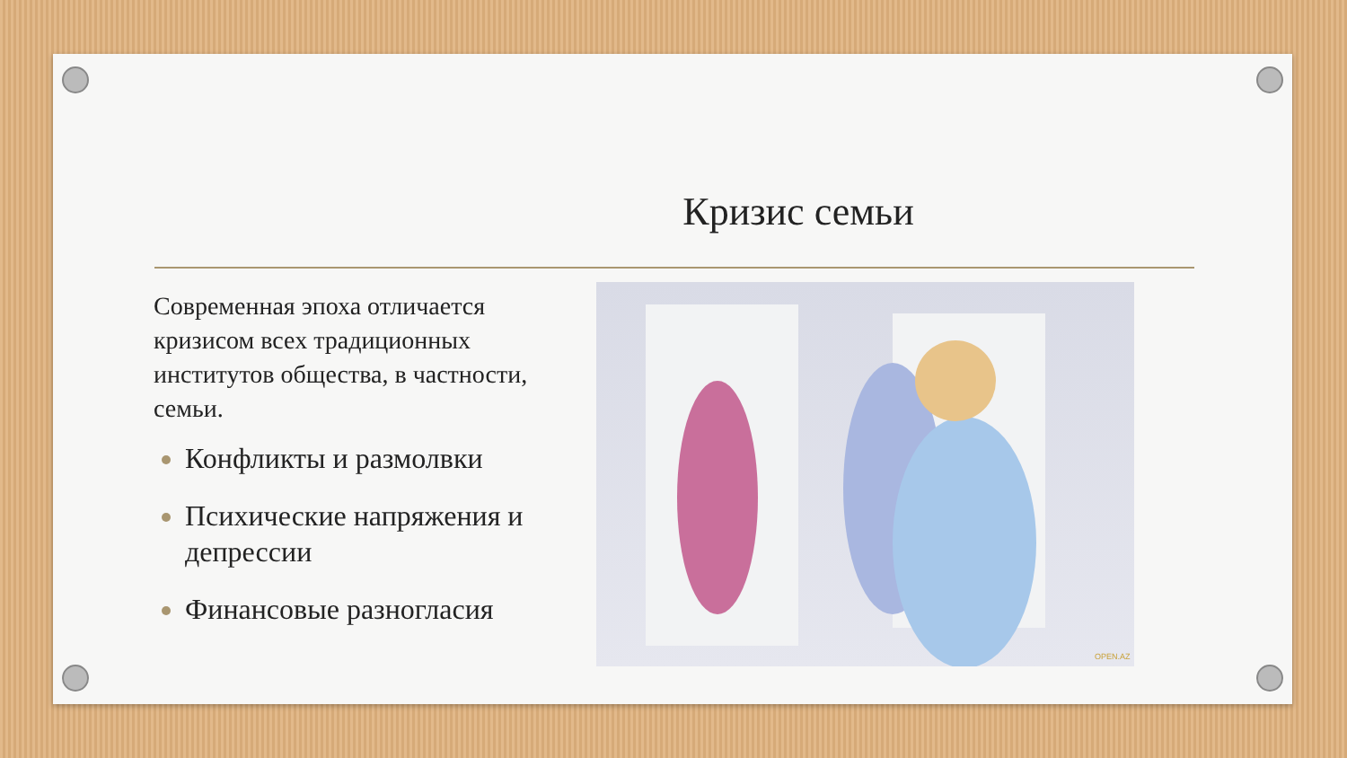Кризис семьи
Современная эпоха отличается кризисом всех традиционных институтов общества, в частности, семьи.
Конфликты и размолвки
Психические напряжения и депрессии
Финансовые разногласия
OPEN.AZ